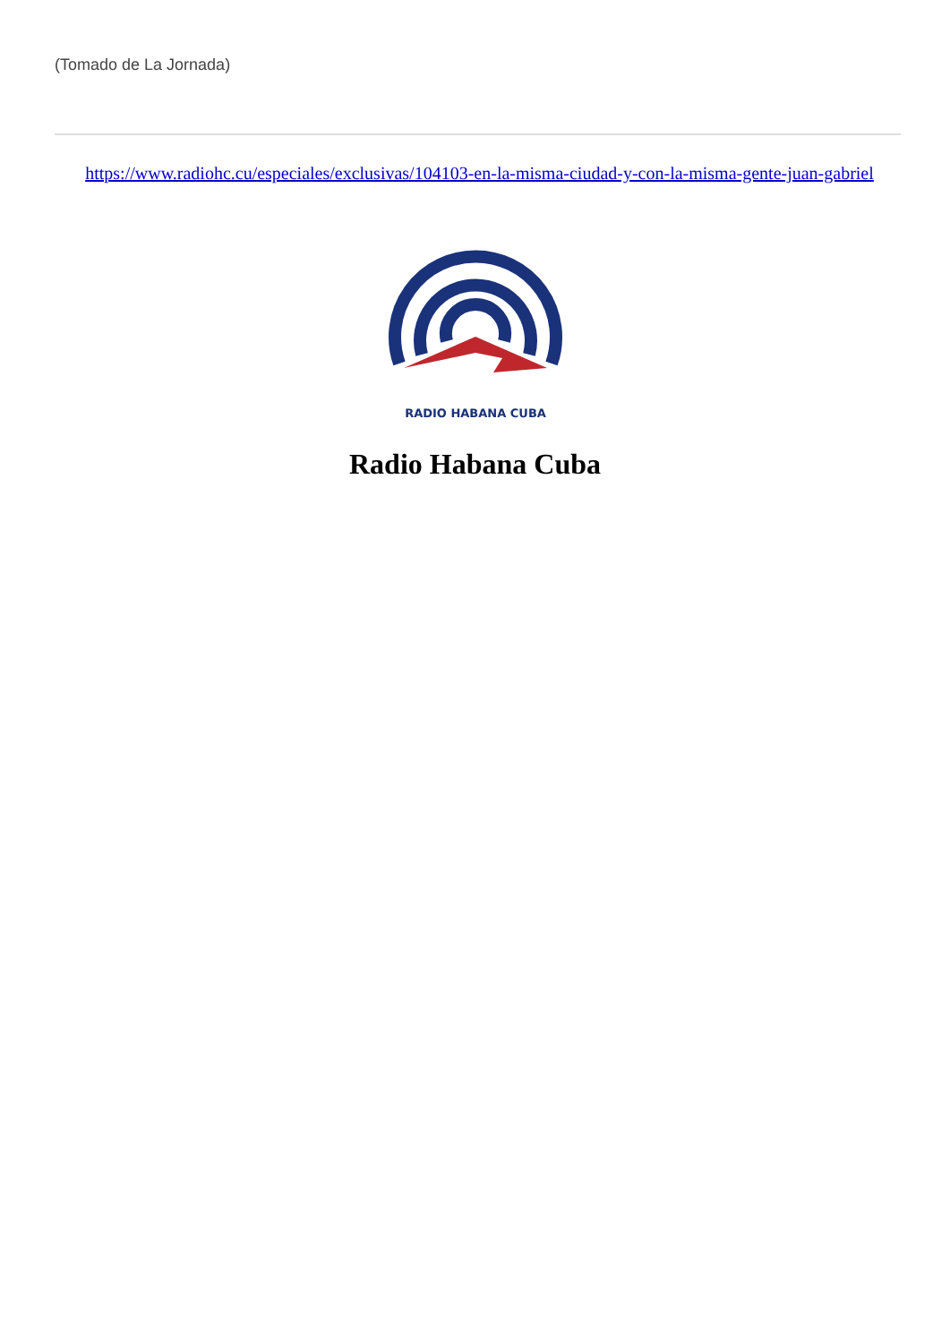(Tomado de La Jornada)
https://www.radiohc.cu/especiales/exclusivas/104103-en-la-misma-ciudad-y-con-la-misma-gente-juan-gabriel
RADIO HABANA CUBA
Radio Habana Cuba